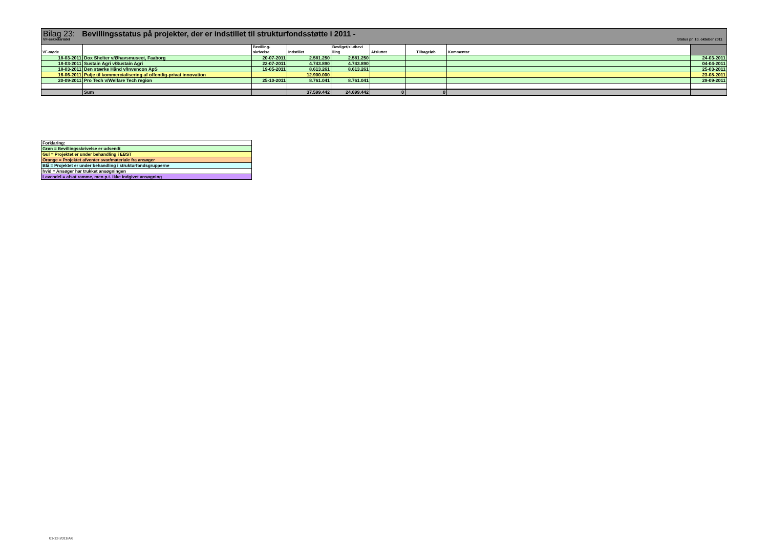Bilag 23: Bevillingsstatus på projekter, der er indstillet til strukturfondsstøtte i 2011 -
VF-sekretariatet Status pr. 10. oktober 2011
| VF-møde | | Bevilling- skrivelse | Indstillet | Bevilget/slutbevi lling | Afsluttet | Tilbageløb | Kommentar | |
| --- | --- | --- | --- | --- | --- | --- | --- | --- |
| 18-03-2011 | Dox Shelter v/Øhavsmuseet, Faaborg | 20-07-2011 | 2.581.250 | 2.581.250 | | | | 24-03-2011 |
| 18-03-2011 | Sustain Agri v/Sustain Agri | 22-07-2011 | 4.743.890 | 4.743.890 | | | | 04-04-2011 |
| 18-03-2011 | Den stærke Hånd v/Invencon ApS | 19-05-2011 | 8.613.261 | 8.613.261 | | | | 25-03-2011 |
| 16-06-2011 | Pulje til kommercialisering af offentlig-privat innovation | | 12.900.000 | | | | | 23-08-2011 |
| 20-09-2011 | Pro Tech v/Welfare Tech region | 25-10-2011 | 8.761.041 | 8.761.041 | | | | 29-09-2011 |
| | Sum | | 37.599.442 | 24.699.442 | 0 | 0 | | |
Forklaring:
Grøn = Bevillingsskrivelse er udsendt
Gul = Projektet er under behandling i EBST
Orange = Projektet afventer svar/materiale fra ansøger
Blå = Projektet er under behandling i strukturfondsgrupperne
hvid = Ansøger har trukket ansøgningen
Lavendel = afsat ramme, men p.t. ikke indgivet ansøgning
01-12-2011/AK